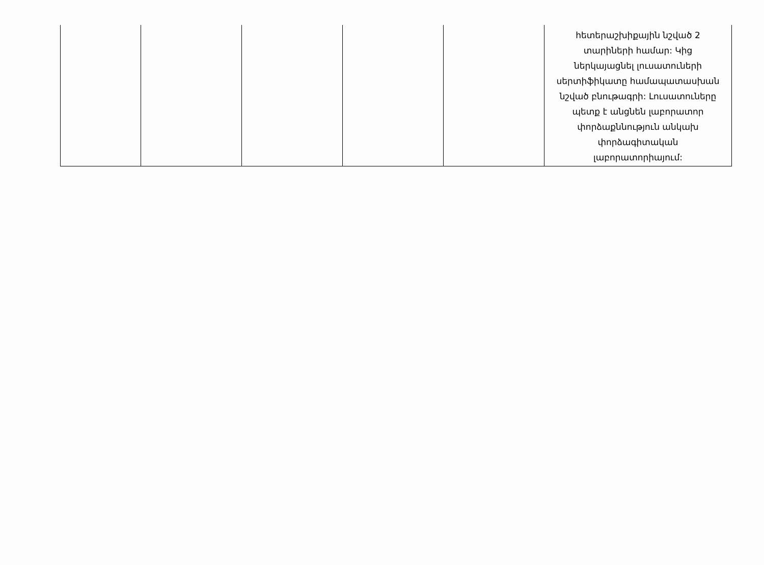| | | | | | հետերաշխիքային նշված 2 տարիների համար: Կից ներկայացնել լուսատուների սերտիֆիկատը համապատասխան նշված բնութագրի: Լուսատուները պետք է անցնեն լաբորատոր փորձաքննություն անկախ փորձագիտական լաբորատորիայում: |